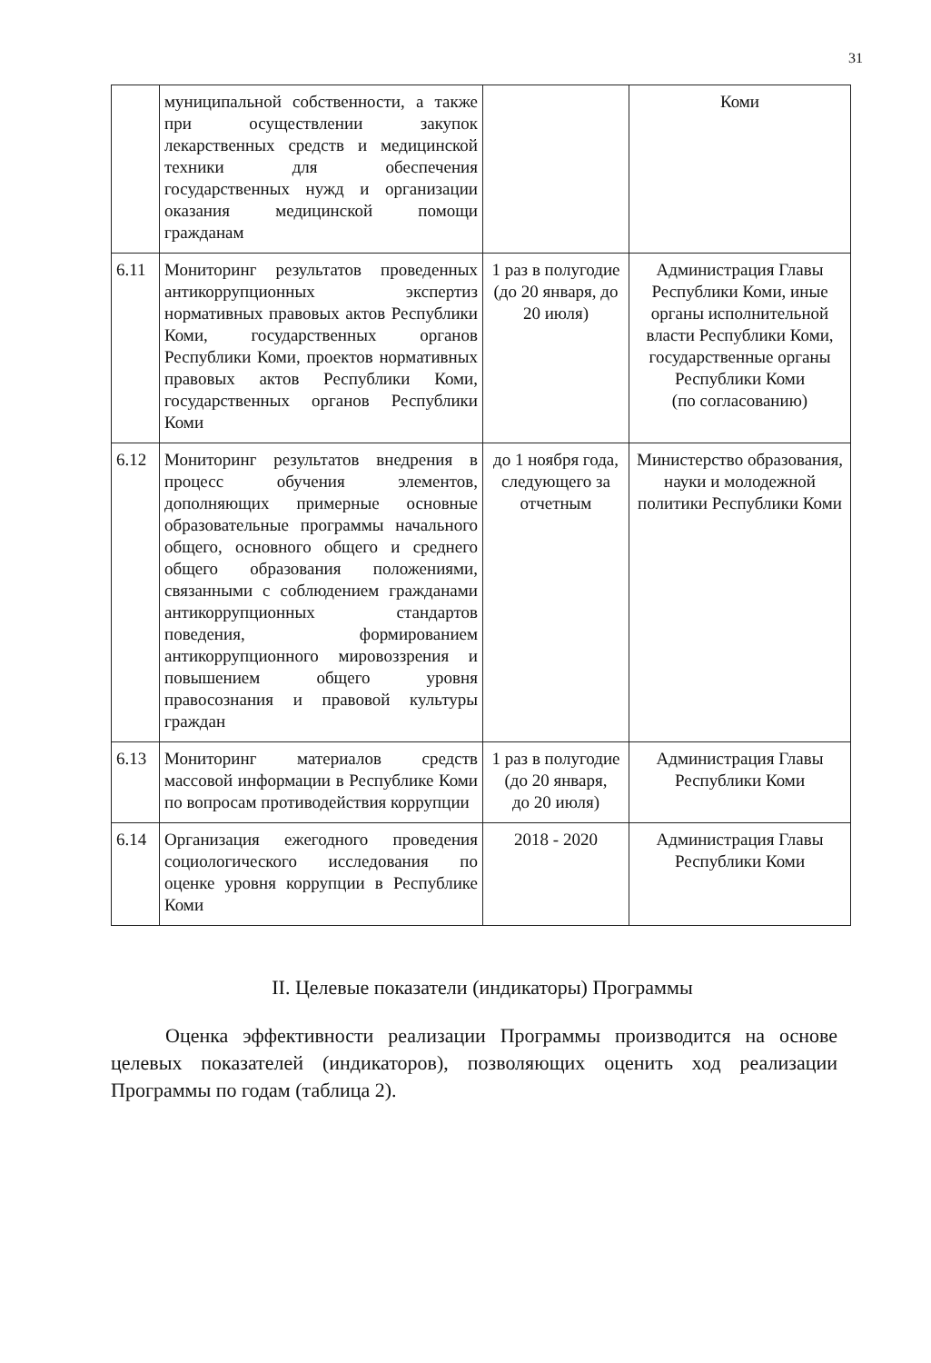31
| | муниципальной собственности, а также при осуществлении закупок лекарственных средств и медицинской техники для обеспечения государственных нужд и организации оказания медицинской помощи гражданам | | Коми |
| 6.11 | Мониторинг результатов проведенных антикоррупционных экспертиз нормативных правовых актов Республики Коми, государственных органов Республики Коми, проектов нормативных правовых актов Республики Коми, государственных органов Республики Коми | 1 раз в полугодие (до 20 января, до 20 июля) | Администрация Главы Республики Коми, иные органы исполнительной власти Республики Коми, государственные органы Республики Коми (по согласованию) |
| 6.12 | Мониторинг результатов внедрения в процесс обучения элементов, дополняющих примерные основные образовательные программы начального общего, основного общего и среднего общего образования положениями, связанными с соблюдением гражданами антикоррупционных стандартов поведения, формированием антикоррупционного мировоззрения и повышением общего уровня правосознания и правовой культуры граждан | до 1 ноября года, следующего за отчетным | Министерство образования, науки и молодежной политики Республики Коми |
| 6.13 | Мониторинг материалов средств массовой информации в Республике Коми по вопросам противодействия коррупции | 1 раз в полугодие (до 20 января, до 20 июля) | Администрация Главы Республики Коми |
| 6.14 | Организация ежегодного проведения социологического исследования по оценке уровня коррупции в Республике Коми | 2018 - 2020 | Администрация Главы Республики Коми |
II. Целевые показатели (индикаторы) Программы
Оценка эффективности реализации Программы производится на основе целевых показателей (индикаторов), позволяющих оценить ход реализации Программы по годам (таблица 2).